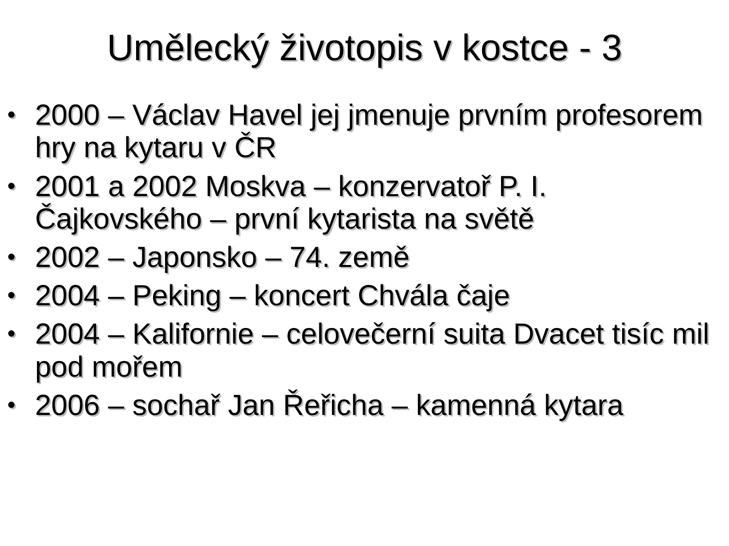Umělecký životopis v kostce - 3
• 2000 – Václav Havel jej jmenuje prvním profesorem hry na kytaru v ČR
• 2001 a 2002 Moskva – konzervatoř P. I. Čajkovského – první kytarista na světě
• 2002 – Japonsko – 74. země
• 2004 – Peking – koncert Chvála čaje
• 2004 – Kalifornie – celovečerní suita Dvacet tisíc mil pod mořem
• 2006 – sochař Jan Řeřicha – kamenná kytara